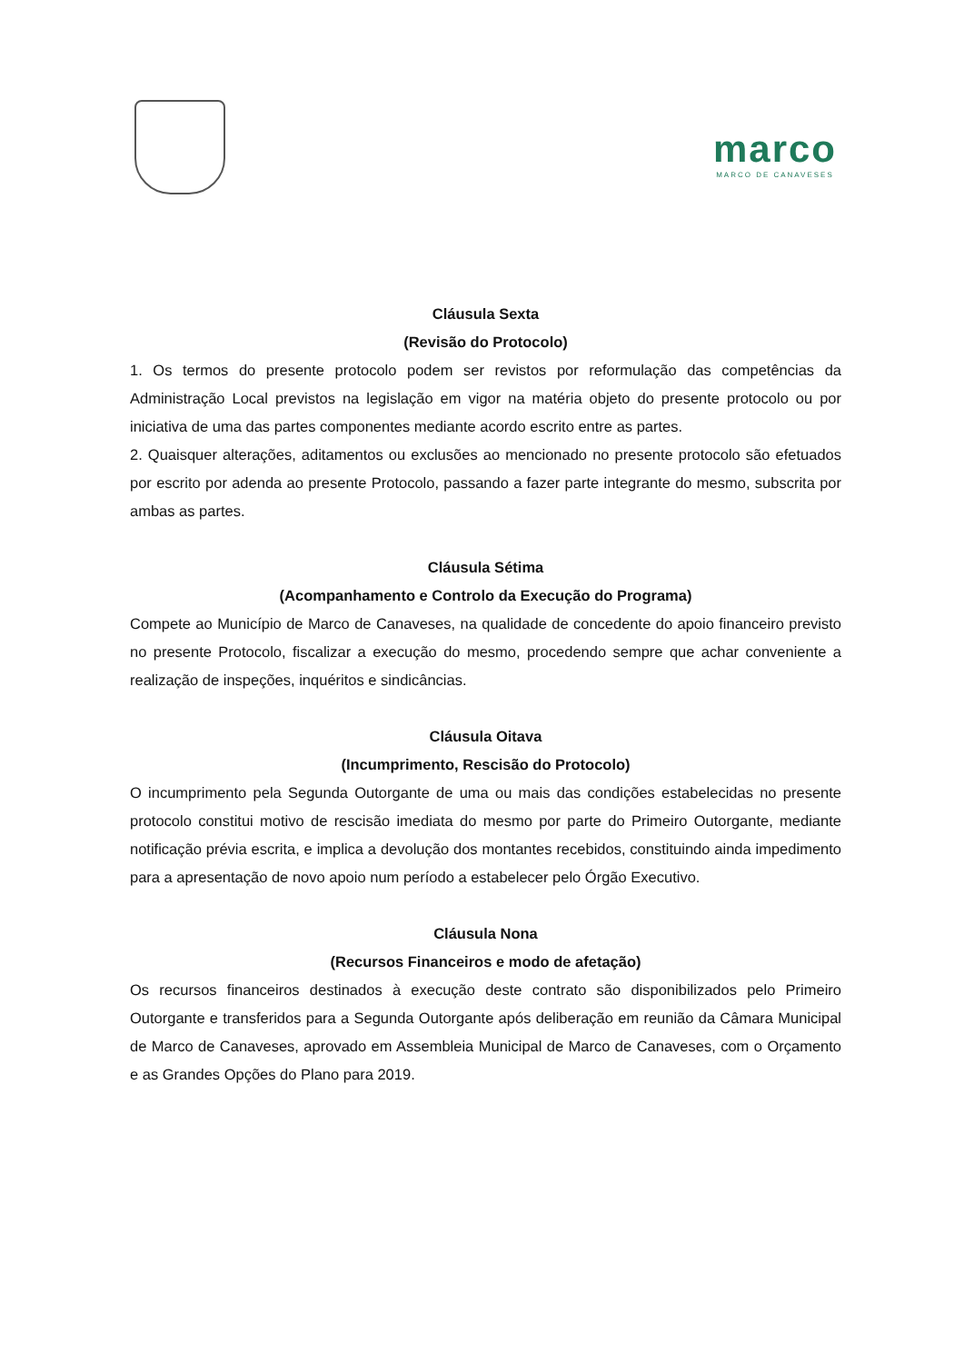marco
MARCO DE CANAVESES
Cláusula Sexta
(Revisão do Protocolo)
1. Os termos do presente protocolo podem ser revistos por reformulação das competências da Administração Local previstos na legislação em vigor na matéria objeto do presente protocolo ou por iniciativa de uma das partes componentes mediante acordo escrito entre as partes.
2. Quaisquer alterações, aditamentos ou exclusões ao mencionado no presente protocolo são efetuados por escrito por adenda ao presente Protocolo, passando a fazer parte integrante do mesmo, subscrita por ambas as partes.
Cláusula Sétima
(Acompanhamento e Controlo da Execução do Programa)
Compete ao Município de Marco de Canaveses, na qualidade de concedente do apoio financeiro previsto no presente Protocolo, fiscalizar a execução do mesmo, procedendo sempre que achar conveniente a realização de inspeções, inquéritos e sindicâncias.
Cláusula Oitava
(Incumprimento, Rescisão do Protocolo)
O incumprimento pela Segunda Outorgante de uma ou mais das condições estabelecidas no presente protocolo constitui motivo de rescisão imediata do mesmo por parte do Primeiro Outorgante, mediante notificação prévia escrita, e implica a devolução dos montantes recebidos, constituindo ainda impedimento para a apresentação de novo apoio num período a estabelecer pelo Órgão Executivo.
Cláusula Nona
(Recursos Financeiros e modo de afetação)
Os recursos financeiros destinados à execução deste contrato são disponibilizados pelo Primeiro Outorgante e transferidos para a Segunda Outorgante após deliberação em reunião da Câmara Municipal de Marco de Canaveses, aprovado em Assembleia Municipal de Marco de Canaveses, com o Orçamento e as Grandes Opções do Plano para 2019.